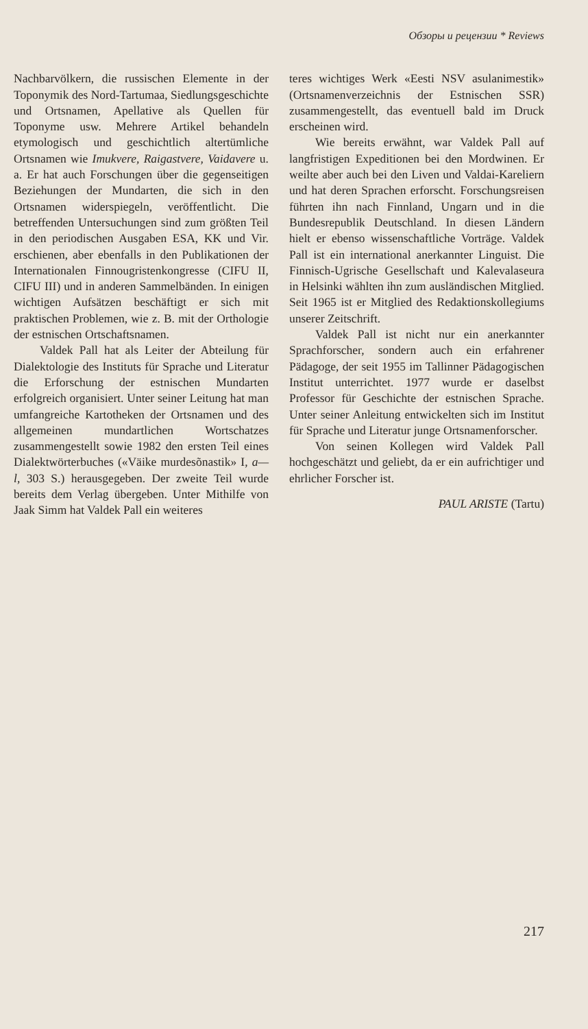Обзоры и рецензии * Reviews
Nachbarvölkern, die russischen Elemente in der Toponymik des Nord-Tartumaa, Siedlungsgeschichte und Ortsnamen, Apellative als Quellen für Toponyme usw. Mehrere Artikel behandeln etymologisch und geschichtlich altertümliche Ortsnamen wie Imukvere, Raigastvere, Vaidavere u. a. Er hat auch Forschungen über die gegenseitigen Beziehungen der Mundarten, die sich in den Ortsnamen widerspiegeln, veröffentlicht. Die betreffenden Untersuchungen sind zum größten Teil in den periodischen Ausgaben ESA, KK und Vir. erschienen, aber ebenfalls in den Publikationen der Internationalen Finnougristenkongresse (CIFU II, CIFU III) und in anderen Sammelbänden. In einigen wichtigen Aufsätzen beschäftigt er sich mit praktischen Problemen, wie z. B. mit der Orthologie der estnischen Ortschaftsnamen.
Valdek Pall hat als Leiter der Abteilung für Dialektologie des Instituts für Sprache und Literatur die Erforschung der estnischen Mundarten erfolgreich organisiert. Unter seiner Leitung hat man umfangreiche Kartotheken der Ortsnamen und des allgemeinen mundartlichen Wortschatzes zusammengestellt sowie 1982 den ersten Teil eines Dialektwörterbuches («Väike murdesõnastik» I, a—l, 303 S.) herausgegeben. Der zweite Teil wurde bereits dem Verlag übergeben. Unter Mithilfe von Jaak Simm hat Valdek Pall ein weiteres
teres wichtiges Werk «Eesti NSV asulanimestik» (Ortsnamenverzeichnis der Estnischen SSR) zusammengestellt, das eventuell bald im Druck erscheinen wird.
Wie bereits erwähnt, war Valdek Pall auf langfristigen Expeditionen bei den Mordwinen. Er weilte aber auch bei den Liven und Valdai-Kareliern und hat deren Sprachen erforscht. Forschungsreisen führten ihn nach Finnland, Ungarn und in die Bundesrepublik Deutschland. In diesen Ländern hielt er ebenso wissenschaftliche Vorträge. Valdek Pall ist ein international anerkannter Linguist. Die Finnisch-Ugrische Gesellschaft und Kalevalaseura in Helsinki wählten ihn zum ausländischen Mitglied. Seit 1965 ist er Mitglied des Redaktionskollegiums unserer Zeitschrift.
Valdek Pall ist nicht nur ein anerkannter Sprachforscher, sondern auch ein erfahrener Pädagoge, der seit 1955 im Tallinner Pädagogischen Institut unterrichtet. 1977 wurde er daselbst Professor für Geschichte der estnischen Sprache. Unter seiner Anleitung entwickelten sich im Institut für Sprache und Literatur junge Ortsnamenforscher.
Von seinen Kollegen wird Valdek Pall hochgeschätzt und geliebt, da er ein aufrichtiger und ehrlicher Forscher ist.
PAUL ARISTE (Tartu)
217